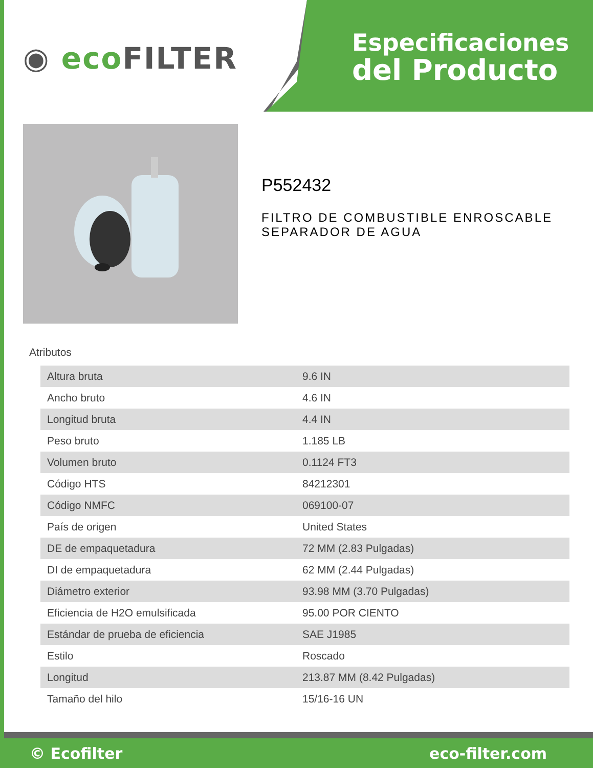◉ eco FILTER
Especificaciones
del Producto
P552432
FILTRO DE COMBUSTIBLE ENROSCABLE SEPARADOR DE AGUA
Atributos
| Altura bruta | 9.6 IN |
| Ancho bruto | 4.6 IN |
| Longitud bruta | 4.4 IN |
| Peso bruto | 1.185 LB |
| Volumen bruto | 0.1124 FT3 |
| Código HTS | 84212301 |
| Código NMFC | 069100-07 |
| País de origen | United States |
| DE de empaquetadura | 72 MM (2.83 Pulgadas) |
| DI de empaquetadura | 62 MM (2.44 Pulgadas) |
| Diámetro exterior | 93.98 MM (3.70 Pulgadas) |
| Eficiencia de H2O emulsificada | 95.00 POR CIENTO |
| Estándar de prueba de eficiencia | SAE J1985 |
| Estilo | Roscado |
| Longitud | 213.87 MM (8.42 Pulgadas) |
| Tamaño del hilo | 15/16-16 UN |
© Ecofilter eco-filter.com